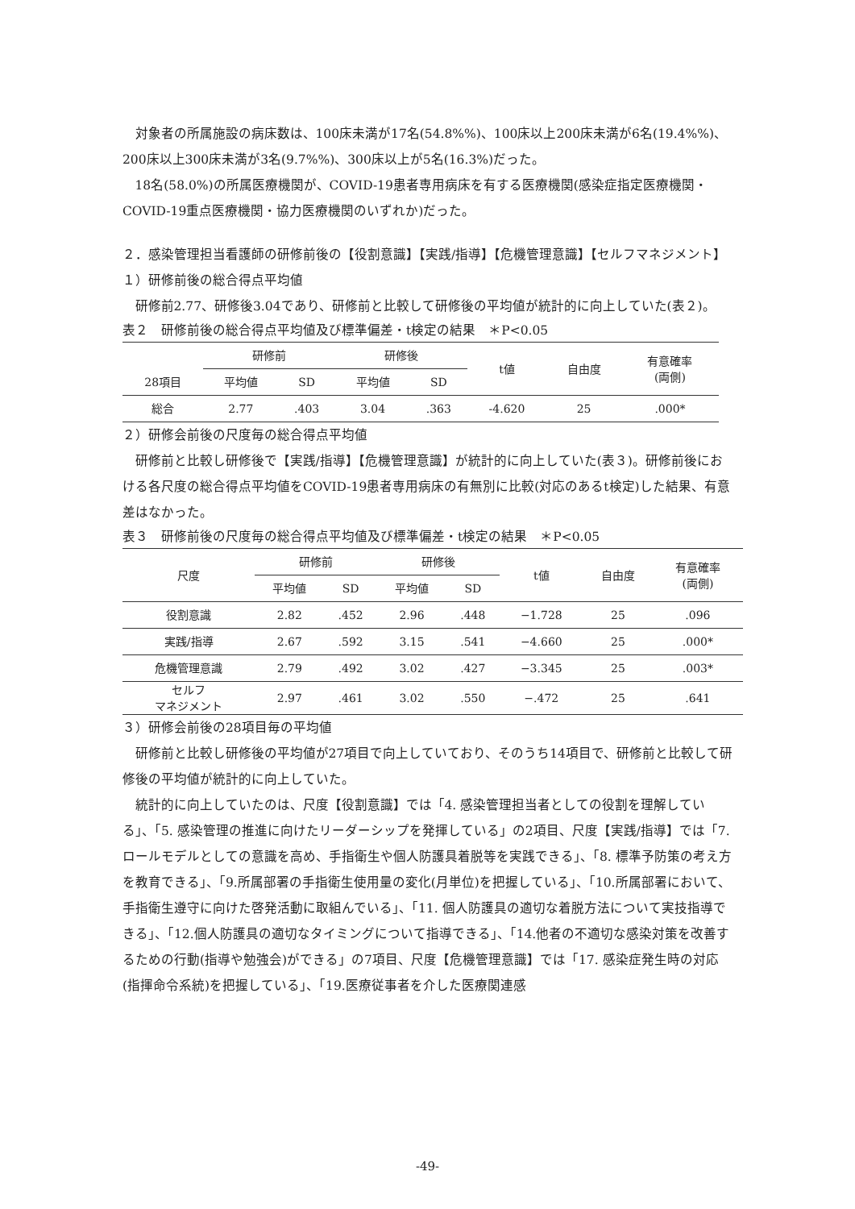対象者の所属施設の病床数は、100床未満が17名(54.8%%)、100床以上200床未満が6名(19.4%%)、200床以上300床未満が3名(9.7%%)、300床以上が5名(16.3%)だった。
18名(58.0%)の所属医療機関が、COVID-19患者専用病床を有する医療機関(感染症指定医療機関・COVID-19重点医療機関・協力医療機関のいずれか)だった。
２．感染管理担当看護師の研修前後の【役割意識】【実践/指導】【危機管理意識】【セルフマネジメント】
１）研修前後の総合得点平均値
研修前2.77、研修後3.04であり、研修前と比較して研修後の平均値が統計的に向上していた(表２)。
表２　研修前後の総合得点平均値及び標準偏差・t検定の結果　＊P<0.05
| | 研修前 | | 研修後 | | t値 | 自由度 | 有意確率 (両側) |
| --- | --- | --- | --- | --- | --- | --- | --- |
| 28項目 | 平均値 | SD | 平均値 | SD | | | |
| 総合 | 2.77 | .403 | 3.04 | .363 | -4.620 | 25 | .000* |
２）研修会前後の尺度毎の総合得点平均値
研修前と比較し研修後で【実践/指導】【危機管理意識】が統計的に向上していた(表３)。研修前後における各尺度の総合得点平均値をCOVID-19患者専用病床の有無別に比較(対応のあるt検定)した結果、有意差はなかった。
表３　研修前後の尺度毎の総合得点平均値及び標準偏差・t検定の結果　＊P<0.05
| 尺度 | 研修前 | | 研修後 | | t値 | 自由度 | 有意確率 (両側) |
| --- | --- | --- | --- | --- | --- | --- | --- |
| | 平均値 | SD | 平均値 | SD | | | |
| 役割意識 | 2.82 | .452 | 2.96 | .448 | −1.728 | 25 | .096 |
| 実践/指導 | 2.67 | .592 | 3.15 | .541 | −4.660 | 25 | .000* |
| 危機管理意識 | 2.79 | .492 | 3.02 | .427 | −3.345 | 25 | .003* |
| セルフ マネジメント | 2.97 | .461 | 3.02 | .550 | −.472 | 25 | .641 |
３）研修会前後の28項目毎の平均値
研修前と比較し研修後の平均値が27項目で向上していており、そのうち14項目で、研修前と比較して研修後の平均値が統計的に向上していた。
統計的に向上していたのは、尺度【役割意識】では「4. 感染管理担当者としての役割を理解している」、「5. 感染管理の推進に向けたリーダーシップを発揮している」の2項目、尺度【実践/指導】では「7. ロールモデルとしての意識を高め、手指衛生や個人防護具着脱等を実践できる」、「8. 標準予防策の考え方を教育できる」、「9.所属部署の手指衛生使用量の変化(月単位)を把握している」、「10.所属部署において、手指衛生遵守に向けた啓発活動に取組んでいる」、「11. 個人防護具の適切な着脱方法について実技指導できる」、「12.個人防護具の適切なタイミングについて指導できる」、「14.他者の不適切な感染対策を改善するための行動(指導や勉強会)ができる」の7項目、尺度【危機管理意識】では「17. 感染症発生時の対応(指揮命令系統)を把握している」、「19.医療従事者を介した医療関連感
-49-